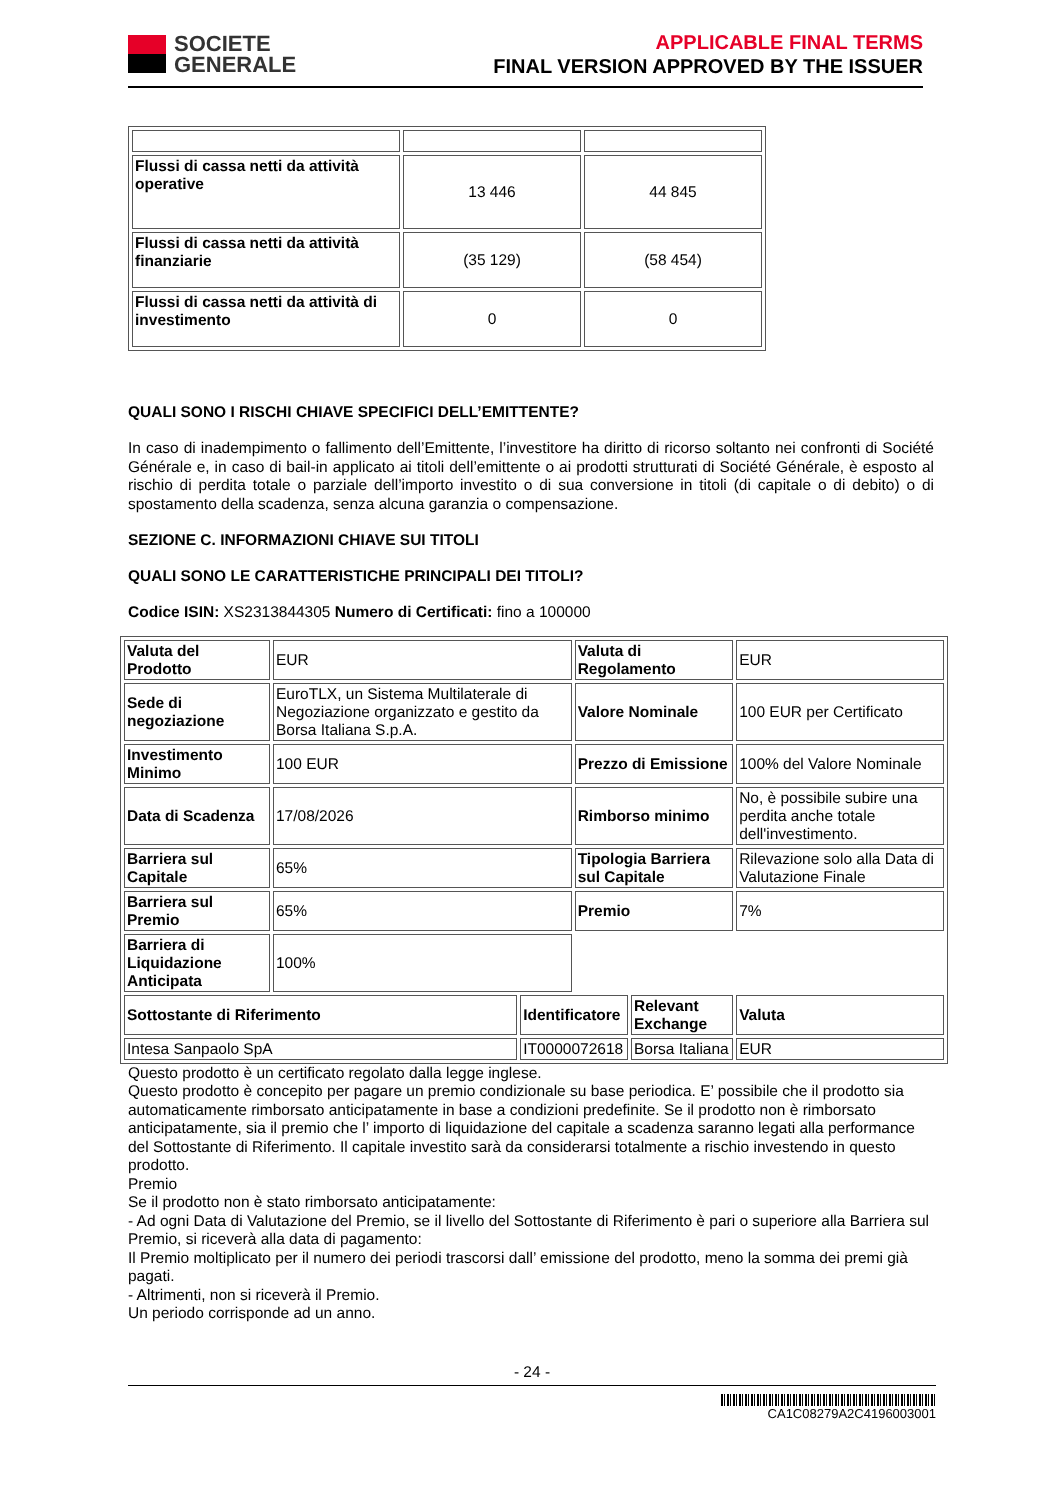SOCIETE
GENERALE
APPLICABLE FINAL TERMS
FINAL VERSION APPROVED BY THE ISSUER
| Flussi di cassa netti da attività operative | 13 446 | 44 845 |
| Flussi di cassa netti da attività finanziarie | (35 129) | (58 454) |
| Flussi di cassa netti da attività di investimento | 0 | 0 |
QUALI SONO I RISCHI CHIAVE SPECIFICI DELL’EMITTENTE?
In caso di inadempimento o fallimento dell’Emittente, l’investitore ha diritto di ricorso soltanto nei confronti di Société Générale e, in caso di bail-in applicato ai titoli dell’emittente o ai prodotti strutturati di Société Générale, è esposto al rischio di perdita totale o parziale dell’importo investito o di sua conversione in titoli (di capitale o di debito) o di spostamento della scadenza, senza alcuna garanzia o compensazione.
SEZIONE C. INFORMAZIONI CHIAVE SUI TITOLI
QUALI SONO LE CARATTERISTICHE PRINCIPALI DEI TITOLI?
Codice ISIN: XS2313844305 Numero di Certificati: fino a 100000
| Valuta del Prodotto | EUR | | Valuta di Regolamento | | EUR |
| Sede di negoziazione | EuroTLX, un Sistema Multilaterale di Negoziazione organizzato e gestito da Borsa Italiana S.p.A. | | Valore Nominale | | 100 EUR per Certificato |
| Investimento Minimo | 100 EUR | | Prezzo di Emissione | | 100% del Valore Nominale |
| Data di Scadenza | 17/08/2026 | | Rimborso minimo | | No, è possibile subire una perdita anche totale dell'investimento. |
| Barriera sul Capitale | 65% | | Tipologia Barriera sul Capitale | | Rilevazione solo alla Data di Valutazione Finale |
| Barriera sul Premio | 65% | | Premio | | 7% |
| Barriera di Liquidazione Anticipata | 100% | | | | |
| Sottostante di Riferimento | | Identificatore | | Relevant Exchange | Valuta |
| Intesa Sanpaolo SpA | | IT0000072618 | | Borsa Italiana | EUR |
Questo prodotto è un certificato regolato dalla legge inglese.
Questo prodotto è concepito per pagare un premio condizionale su base periodica. E’ possibile che il prodotto sia automaticamente rimborsato anticipatamente in base a condizioni predefinite. Se il prodotto non è rimborsato anticipatamente, sia il premio che l’ importo di liquidazione del capitale a scadenza saranno legati alla performance del Sottostante di Riferimento. Il capitale investito sarà da considerarsi totalmente a rischio investendo in questo prodotto.
Premio
Se il prodotto non è stato rimborsato anticipatamente:
- Ad ogni Data di Valutazione del Premio, se il livello del Sottostante di Riferimento è pari o superiore alla Barriera sul Premio, si riceverà alla data di pagamento:
Il Premio moltiplicato per il numero dei periodi trascorsi dall’ emissione del prodotto, meno la somma dei premi già pagati.
- Altrimenti, non si riceverà il Premio.
Un periodo corrisponde ad un anno.
- 24 -
CA1C08279A2C4196003001